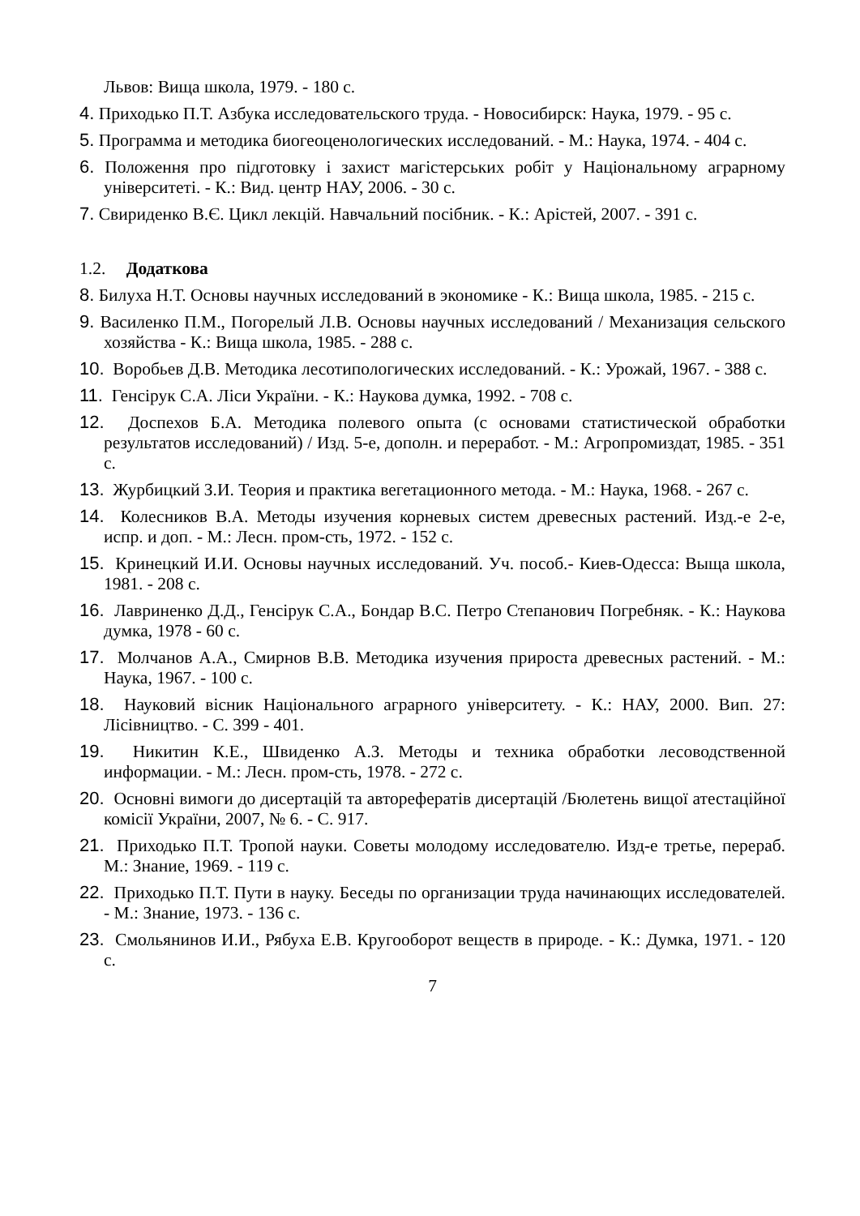Львов: Вища школа, 1979. - 180 с.
4. Приходько П.Т. Азбука исследовательского труда. - Новосибирск: Наука, 1979. - 95 с.
5. Программа и методика биогеоценологических исследований. - М.: Наука, 1974. - 404 с.
6. Положення про підготовку і захист магістерських робіт у Національному аграрному університеті. - К.: Вид. центр НАУ, 2006. - 30 с.
7. Свириденко В.Є. Цикл лекцій. Навчальний посібник. - К.: Арістей, 2007. - 391 с.
1.2. Додаткова
8. Билуха Н.Т. Основы научных исследований в экономике - К.: Вища школа, 1985. - 215 с.
9. Василенко П.М., Погорелый Л.В. Основы научных исследований / Механизация сельского хозяйства - К.: Вища школа, 1985. - 288 с.
10. Воробьев Д.В. Методика лесотипологических исследований. - К.: Урожай, 1967. - 388 с.
11. Генсірук С.А. Ліси України. - К.: Наукова думка, 1992. - 708 с.
12. Доспехов Б.А. Методика полевого опыта (с основами статистической обработки результатов исследований) / Изд. 5-е, дополн. и переработ. - М.: Агропромиздат, 1985. - 351 с.
13. Журбицкий З.И. Теория и практика вегетационного метода. - М.: Наука, 1968. - 267 с.
14. Колесников В.А. Методы изучения корневых систем древесных растений. Изд.-е 2-е, испр. и доп. - М.: Лесн. пром-сть, 1972. - 152 с.
15. Кринецкий И.И. Основы научных исследований. Уч. пособ.- Киев-Одесса: Выща школа, 1981. - 208 с.
16. Лавриненко Д.Д., Генсірук С.А., Бондар В.С. Петро Степанович Погребняк. - К.: Наукова думка, 1978 - 60 с.
17. Молчанов А.А., Смирнов В.В. Методика изучения прироста древесных растений. - М.: Наука, 1967. - 100 с.
18. Науковий вісник Національного аграрного університету. - К.: НАУ, 2000. Вип. 27: Лісівництво. - С. 399 - 401.
19. Никитин К.Е., Швиденко А.З. Методы и техника обработки лесоводственной информации. - М.: Лесн. пром-сть, 1978. - 272 с.
20. Основні вимоги до дисертацій та авторефератів дисертацій /Бюлетень вищої атестаційної комісії України, 2007, № 6. - С. 917.
21. Приходько П.Т. Тропой науки. Советы молодому исследователю. Изд-е третье, перераб. М.: Знание, 1969. - 119 с.
22. Приходько П.Т. Пути в науку. Беседы по организации труда начинающих исследователей. - М.: Знание, 1973. - 136 с.
23. Смольянинов И.И., Рябуха Е.В. Кругооборот веществ в природе. - К.: Думка, 1971. - 120 с.
7